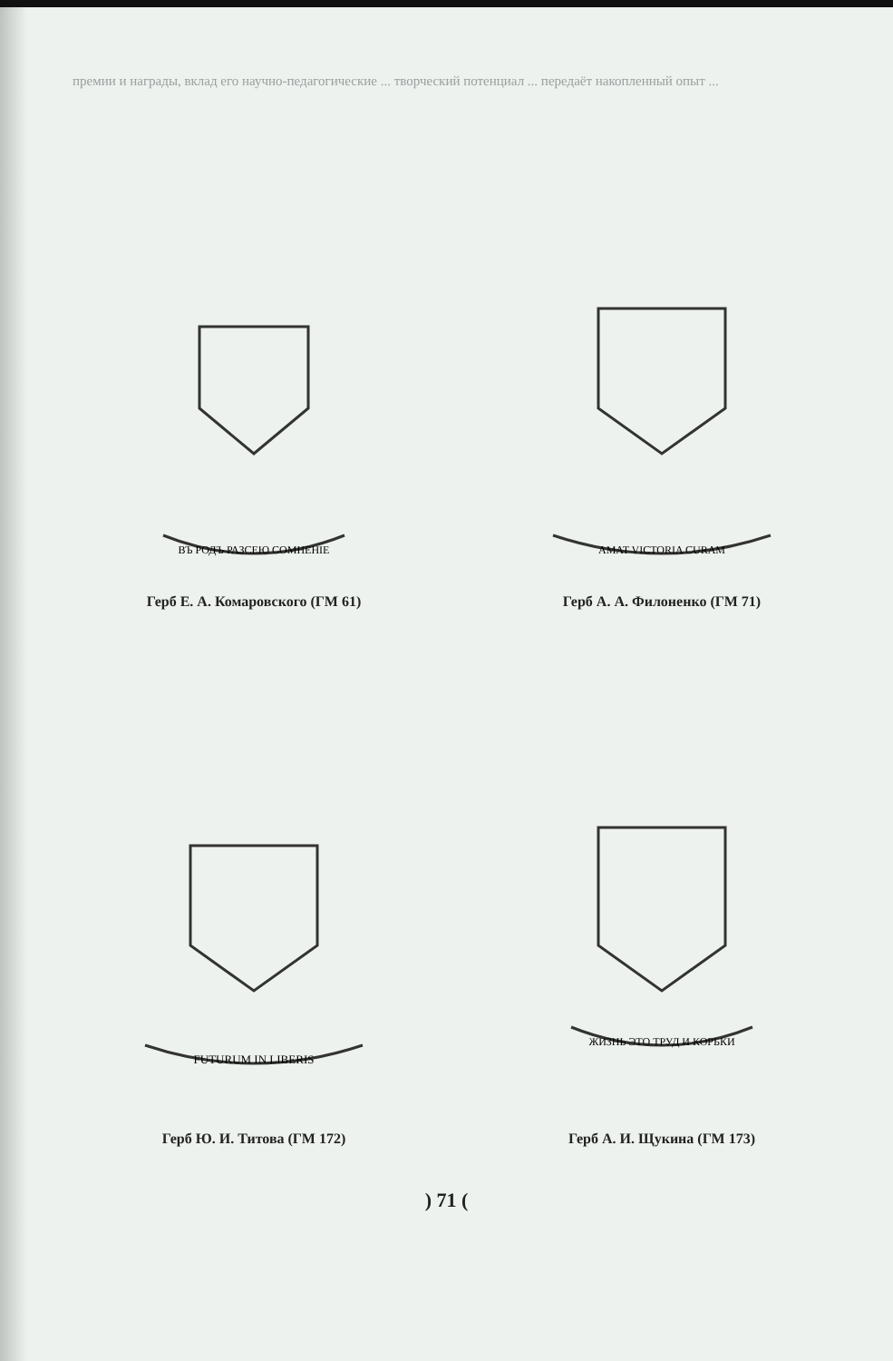премии и награды, вклад его научно-педагогические ... творческий потенциал ... передаёт накопленный опыт ...
ВЪ РОДЪ РАЗСЕЮ СОМНЕНIЕ
Герб Е. А. Комаровского (ГМ 61)
AMAT VICTORIA CURAM
Герб А. А. Филоненко (ГМ 71)
FUTURUM IN LIBERIS
Герб Ю. И. Титова (ГМ 172)
ЖИЗНЬ ЭТО ТРУД И КОРЬКИ
Герб А. И. Щукина (ГМ 173)
) 71 (